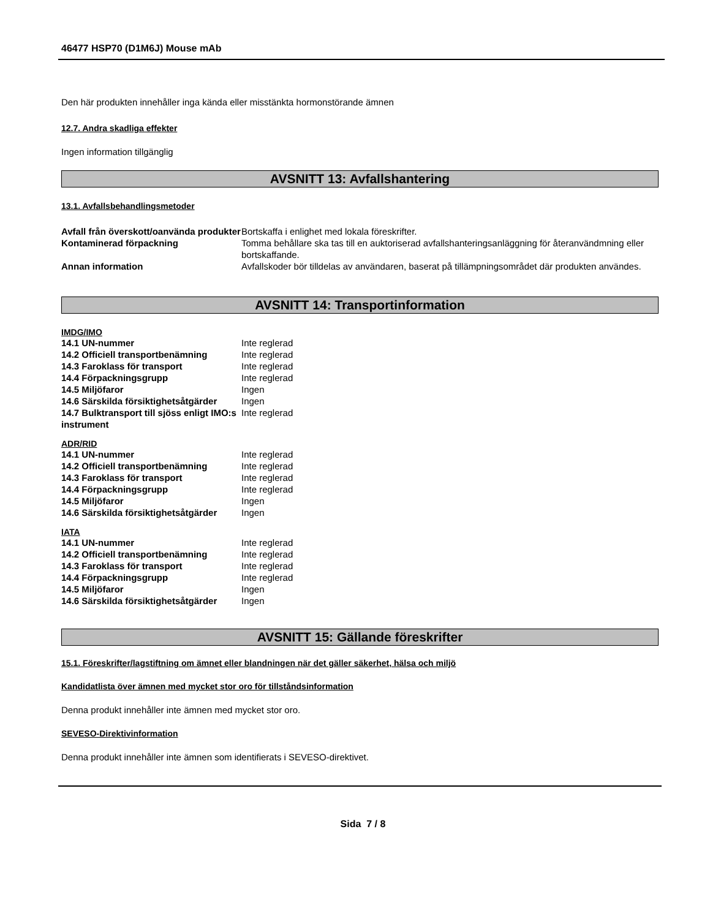46477 HSP70 (D1M6J) Mouse mAb
Den här produkten innehåller inga kända eller misstänkta hormonstörande ämnen
12.7. Andra skadliga effekter
Ingen information tillgänglig
AVSNITT 13: Avfallshantering
13.1. Avfallsbehandlingsmetoder
| Avfall från överskott/oanvända produkter | Bortskaffa i enlighet med lokala föreskrifter. |
| Kontaminerad förpackning | Tomma behållare ska tas till en auktoriserad avfallshanteringsanläggning för återanvändmning eller bortskaffande. |
| Annan information | Avfallskoder bör tilldelas av användaren, baserat på tillämpningsområdet där produkten användes. |
AVSNITT 14: Transportinformation
IMDG/IMO
| 14.1 UN-nummer | Inte reglerad |
| 14.2 Officiell transportbenämning | Inte reglerad |
| 14.3 Faroklass för transport | Inte reglerad |
| 14.4 Förpackningsgrupp | Inte reglerad |
| 14.5 Miljöfaror | Ingen |
| 14.6 Särskilda försiktighetsåtgärder | Ingen |
| 14.7 Bulktransport till sjöss enligt IMO:s instrument | Inte reglerad |
ADR/RID
| 14.1 UN-nummer | Inte reglerad |
| 14.2 Officiell transportbenämning | Inte reglerad |
| 14.3 Faroklass för transport | Inte reglerad |
| 14.4 Förpackningsgrupp | Inte reglerad |
| 14.5 Miljöfaror | Ingen |
| 14.6 Särskilda försiktighetsåtgärder | Ingen |
IATA
| 14.1 UN-nummer | Inte reglerad |
| 14.2 Officiell transportbenämning | Inte reglerad |
| 14.3 Faroklass för transport | Inte reglerad |
| 14.4 Förpackningsgrupp | Inte reglerad |
| 14.5 Miljöfaror | Ingen |
| 14.6 Särskilda försiktighetsåtgärder | Ingen |
AVSNITT 15: Gällande föreskrifter
15.1. Föreskrifter/lagstiftning om ämnet eller blandningen när det gäller säkerhet, hälsa och miljö
Kandidatlista över ämnen med mycket stor oro för tillståndsinformation
Denna produkt innehåller inte ämnen med mycket stor oro.
SEVESO-Direktivinformation
Denna produkt innehåller inte ämnen som identifierats i SEVESO-direktivet.
Sida 7 / 8